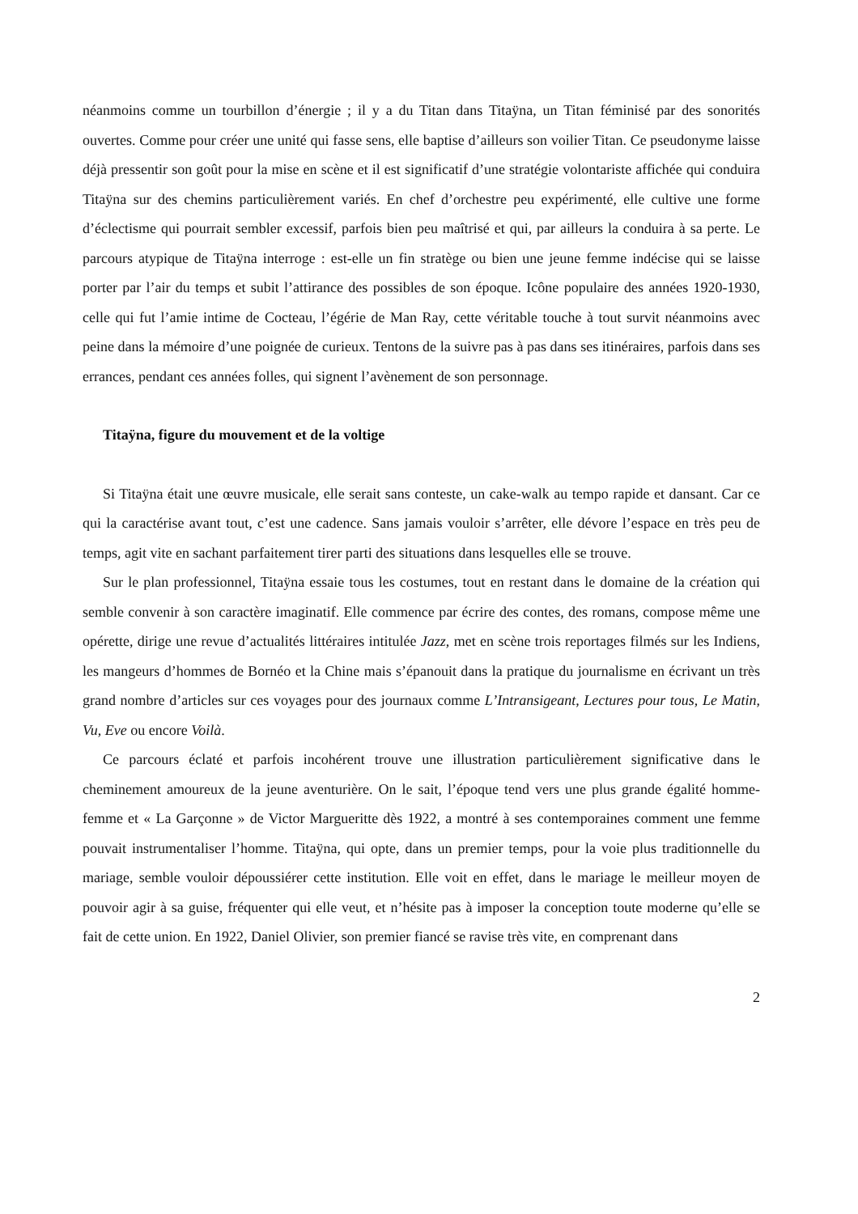néanmoins comme un tourbillon d’énergie ; il y a du Titan dans Titaÿna, un Titan féminisé par des sonorités ouvertes. Comme pour créer une unité qui fasse sens, elle baptise d’ailleurs son voilier Titan. Ce pseudonyme laisse déjà pressentir son goût pour la mise en scène et il est significatif d’une stratégie volontariste affichée qui conduira Titaÿna sur des chemins particulièrement variés. En chef d’orchestre peu expérimenté, elle cultive une forme d’éclectisme qui pourrait sembler excessif, parfois bien peu maîtrisé et qui, par ailleurs la conduira à sa perte. Le parcours atypique de Titaÿna interroge : est-elle un fin stratège ou bien une jeune femme indécise qui se laisse porter par l’air du temps et subit l’attirance des possibles de son époque. Icône populaire des années 1920-1930, celle qui fut l’amie intime de Cocteau, l’égérie de Man Ray, cette véritable touche à tout survit néanmoins avec peine dans la mémoire d’une poignée de curieux. Tentons de la suivre pas à pas dans ses itinéraires, parfois dans ses errances, pendant ces années folles, qui signent l’avènement de son personnage.
Titaÿna, figure du mouvement et de la voltige
Si Titaÿna était une œuvre musicale, elle serait sans conteste, un cake-walk au tempo rapide et dansant. Car ce qui la caractérise avant tout, c’est une cadence. Sans jamais vouloir s’arrêter, elle dévore l’espace en très peu de temps, agit vite en sachant parfaitement tirer parti des situations dans lesquelles elle se trouve.
Sur le plan professionnel, Titaÿna essaie tous les costumes, tout en restant dans le domaine de la création qui semble convenir à son caractère imaginatif. Elle commence par écrire des contes, des romans, compose même une opérette, dirige une revue d’actualités littéraires intitulée Jazz, met en scène trois reportages filmés sur les Indiens, les mangeurs d’hommes de Bornéo et la Chine mais s’épanouit dans la pratique du journalisme en écrivant un très grand nombre d’articles sur ces voyages pour des journaux comme L’Intransigeant, Lectures pour tous, Le Matin, Vu, Eve ou encore Voilà.
Ce parcours éclaté et parfois incohérent trouve une illustration particulièrement significative dans le cheminement amoureux de la jeune aventurière. On le sait, l’époque tend vers une plus grande égalité homme-femme et « La Garçonne » de Victor Margueritte dès 1922, a montré à ses contemporaines comment une femme pouvait instrumentaliser l’homme. Titaÿna, qui opte, dans un premier temps, pour la voie plus traditionnelle du mariage, semble vouloir dépoussiérer cette institution. Elle voit en effet, dans le mariage le meilleur moyen de pouvoir agir à sa guise, fréquenter qui elle veut, et n’hésite pas à imposer la conception toute moderne qu’elle se fait de cette union. En 1922, Daniel Olivier, son premier fiancé se ravise très vite, en comprenant dans
2